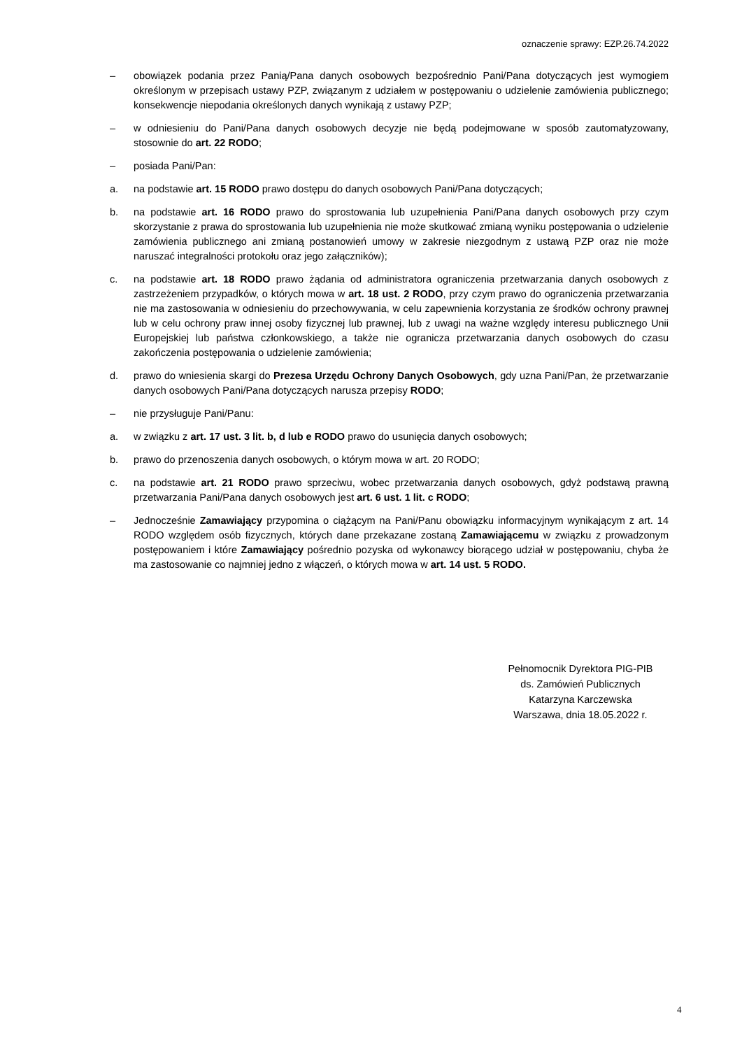oznaczenie sprawy: EZP.26.74.2022
– obowiązek podania przez Panią/Pana danych osobowych bezpośrednio Pani/Pana dotyczących jest wymogiem określonym w przepisach ustawy PZP, związanym z udziałem w postępowaniu o udzielenie zamówienia publicznego; konsekwencje niepodania określonych danych wynikają z ustawy PZP;
– w odniesieniu do Pani/Pana danych osobowych decyzje nie będą podejmowane w sposób zautomatyzowany, stosownie do art. 22 RODO;
– posiada Pani/Pan:
a. na podstawie art. 15 RODO prawo dostępu do danych osobowych Pani/Pana dotyczących;
b. na podstawie art. 16 RODO prawo do sprostowania lub uzupełnienia Pani/Pana danych osobowych przy czym skorzystanie z prawa do sprostowania lub uzupełnienia nie może skutkować zmianą wyniku postępowania o udzielenie zamówienia publicznego ani zmianą postanowień umowy w zakresie niezgodnym z ustawą PZP oraz nie może naruszać integralności protokołu oraz jego załączników);
c. na podstawie art. 18 RODO prawo żądania od administratora ograniczenia przetwarzania danych osobowych z zastrzeżeniem przypadków, o których mowa w art. 18 ust. 2 RODO, przy czym prawo do ograniczenia przetwarzania nie ma zastosowania w odniesieniu do przechowywania, w celu zapewnienia korzystania ze środków ochrony prawnej lub w celu ochrony praw innej osoby fizycznej lub prawnej, lub z uwagi na ważne względy interesu publicznego Unii Europejskiej lub państwa członkowskiego, a także nie ogranicza przetwarzania danych osobowych do czasu zakończenia postępowania o udzielenie zamówienia;
d. prawo do wniesienia skargi do Prezesa Urzędu Ochrony Danych Osobowych, gdy uzna Pani/Pan, że przetwarzanie danych osobowych Pani/Pana dotyczących narusza przepisy RODO;
– nie przysługuje Pani/Panu:
a. w związku z art. 17 ust. 3 lit. b, d lub e RODO prawo do usunięcia danych osobowych;
b. prawo do przenoszenia danych osobowych, o którym mowa w art. 20 RODO;
c. na podstawie art. 21 RODO prawo sprzeciwu, wobec przetwarzania danych osobowych, gdyż podstawą prawną przetwarzania Pani/Pana danych osobowych jest art. 6 ust. 1 lit. c RODO;
– Jednocześnie Zamawiający przypomina o ciążącym na Pani/Panu obowiązku informacyjnym wynikającym z art. 14 RODO względem osób fizycznych, których dane przekazane zostaną Zamawiającemu w związku z prowadzonym postępowaniem i które Zamawiający pośrednio pozyska od wykonawcy biorącego udział w postępowaniu, chyba że ma zastosowanie co najmniej jedno z włączeń, o których mowa w art. 14 ust. 5 RODO.
Pełnomocnik Dyrektora PIG-PIB
ds. Zamówień Publicznych
Katarzyna Karczewska
Warszawa, dnia 18.05.2022 r.
4